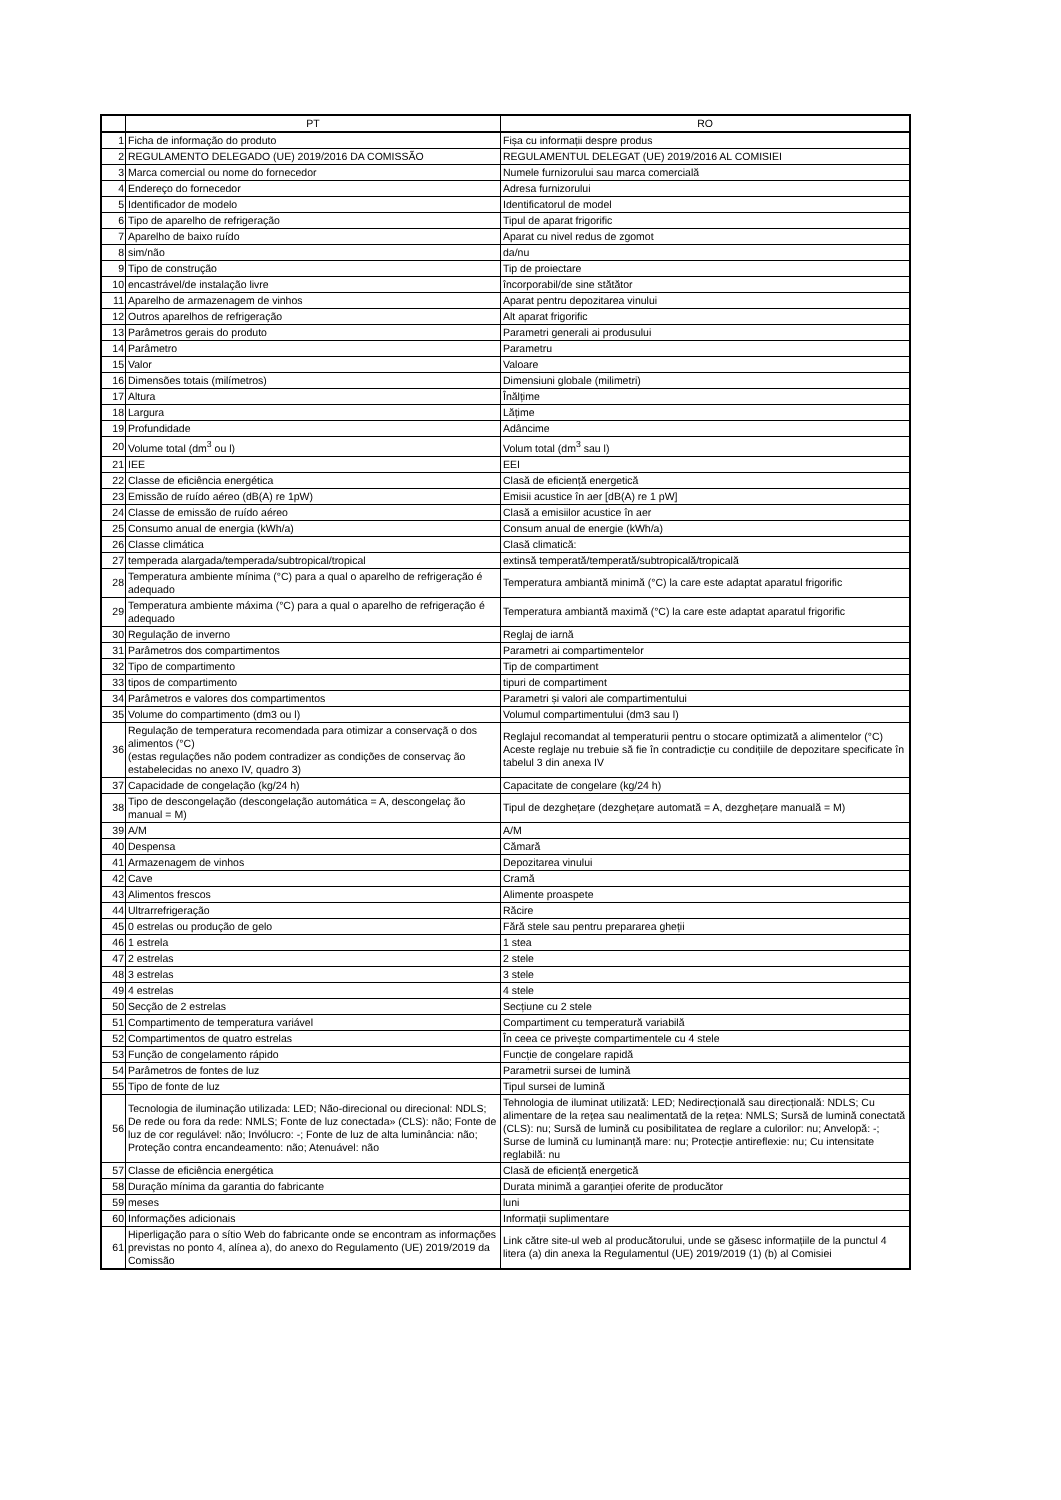| | PT | RO |
| --- | --- | --- |
| 1 | Ficha de informação do produto | Fișa cu informații despre produs |
| 2 | REGULAMENTO DELEGADO (UE) 2019/2016 DA COMISSÃO | REGULAMENTUL DELEGAT (UE) 2019/2016 AL COMISIEI |
| 3 | Marca comercial ou nome do fornecedor | Numele furnizorului sau marca comercială |
| 4 | Endereço do fornecedor | Adresa furnizorului |
| 5 | Identificador de modelo | Identificatorul de model |
| 6 | Tipo de aparelho de refrigeração | Tipul de aparat frigorific |
| 7 | Aparelho de baixo ruído | Aparat cu nivel redus de zgomot |
| 8 | sim/não | da/nu |
| 9 | Tipo de construção | Tip de proiectare |
| 10 | encastrável/de instalação livre | încorporabil/de sine stătător |
| 11 | Aparelho de armazenagem de vinhos | Aparat pentru depozitarea vinului |
| 12 | Outros aparelhos de refrigeração | Alt aparat frigorific |
| 13 | Parâmetros gerais do produto | Parametri generali ai produsului |
| 14 | Parâmetro | Parametru |
| 15 | Valor | Valoare |
| 16 | Dimensões totais (milímetros) | Dimensiuni globale (milimetri) |
| 17 | Altura | Înălțime |
| 18 | Largura | Lățime |
| 19 | Profundidade | Adâncime |
| 20 | Volume total (dm<sup>3</sup> ou l) | Volum total (dm<sup>3</sup> sau l) |
| 21 | IEE | EEI |
| 22 | Classe de eficiência energética | Clasă de eficiență energetică |
| 23 | Emissão de ruído aéreo (dB(A) re 1pW) | Emisii acustice în aer [dB(A) re 1 pW] |
| 24 | Classe de emissão de ruído aéreo | Clasă a emisiilor acustice în aer |
| 25 | Consumo anual de energia (kWh/a) | Consum anual de energie (kWh/a) |
| 26 | Classe climática | Clasă climatică: |
| 27 | temperada alargada/temperada/subtropical/tropical | extinsă temperată/temperată/subtropicală/tropicală |
| 28 | Temperatura ambiente mínima (°C) para a qual o aparelho de refrigeração é adequado | Temperatura ambiantă minimă (°C) la care este adaptat aparatul frigorific |
| 29 | Temperatura ambiente máxima (°C) para a qual o aparelho de refrigeração é adequado | Temperatura ambiantă maximă (°C) la care este adaptat aparatul frigorific |
| 30 | Regulação de inverno | Reglaj de iarnă |
| 31 | Parâmetros dos compartimentos | Parametri ai compartimentelor |
| 32 | Tipo de compartimento | Tip de compartiment |
| 33 | tipos de compartimento | tipuri de compartiment |
| 34 | Parâmetros e valores dos compartimentos | Parametri și valori ale compartimentului |
| 35 | Volume do compartimento (dm3 ou l) | Volumul compartimentului (dm3 sau l) |
| 36 | Regulação de temperatura recomendada para otimizar a conservaçã o dos alimentos (°C) (estas regulações não podem contradizer as condições de conservaç ão estabelecidas no anexo IV, quadro 3) | Reglajul recomandat al temperaturii pentru o stocare optimizată a alimentelor (°C) Aceste reglaje nu trebuie să fie în contradicție cu condițiile de depozitare specificate în tabelul 3 din anexa IV |
| 37 | Capacidade de congelação (kg/24 h) | Capacitate de congelare (kg/24 h) |
| 38 | Tipo de descongelação (descongelação automática = A, descongelaç ão manual = M) | Tipul de dezghețare (dezghețare automată = A, dezghețare manuală = M) |
| 39 | A/M | A/M |
| 40 | Despensa | Cămară |
| 41 | Armazenagem de vinhos | Depozitarea vinului |
| 42 | Cave | Cramă |
| 43 | Alimentos frescos | Alimente proaspete |
| 44 | Ultrarrefrigeração | Răcire |
| 45 | 0 estrelas ou produção de gelo | Fără stele sau pentru prepararea gheții |
| 46 | 1 estrela | 1 stea |
| 47 | 2 estrelas | 2 stele |
| 48 | 3 estrelas | 3 stele |
| 49 | 4 estrelas | 4 stele |
| 50 | Secção de 2 estrelas | Secțiune cu 2 stele |
| 51 | Compartimento de temperatura variável | Compartiment cu temperatură variabilă |
| 52 | Compartimentos de quatro estrelas | În ceea ce privește compartimentele cu 4 stele |
| 53 | Função de congelamento rápido | Funcție de congelare rapidă |
| 54 | Parâmetros de fontes de luz | Parametrii sursei de lumină |
| 55 | Tipo de fonte de luz | Tipul sursei de lumină |
| 56 | Tecnologia de iluminação utilizada: LED; Não-direcional ou direcional: NDLS; De rede ou fora da rede: NMLS; Fonte de luz conectada» (CLS): não; Fonte de luz de cor regulável: não; Invólucro: -; Fonte de luz de alta luminância: não; Proteção contra encandeamento: não; Atenuável: não | Tehnologia de iluminat utilizată: LED; Nedirecțională sau direcțională: NDLS; Cu alimentare de la rețea sau nealimentată de la rețea: NMLS; Sursă de lumină conectată (CLS): nu; Sursă de lumină cu posibilitatea de reglare a culorilor: nu; Anvelopă: -; Surse de lumină cu luminanță mare: nu; Protecție antireflexie: nu; Cu intensitate reglabilă: nu |
| 57 | Classe de eficiência energética | Clasă de eficiență energetică |
| 58 | Duração mínima da garantia do fabricante | Durata minimă a garanției oferite de producător |
| 59 | meses | luni |
| 60 | Informações adicionais | Informații suplimentare |
| 61 | Hiperligação para o sítio Web do fabricante onde se encontram as informações previstas no ponto 4, alínea a), do anexo do Regulamento (UE) 2019/2019 da Comissão | Link către site-ul web al producătorului, unde se găsesc informațiile de la punctul 4 litera (a) din anexa la Regulamentul (UE) 2019/2019 (1) (b) al Comisiei |